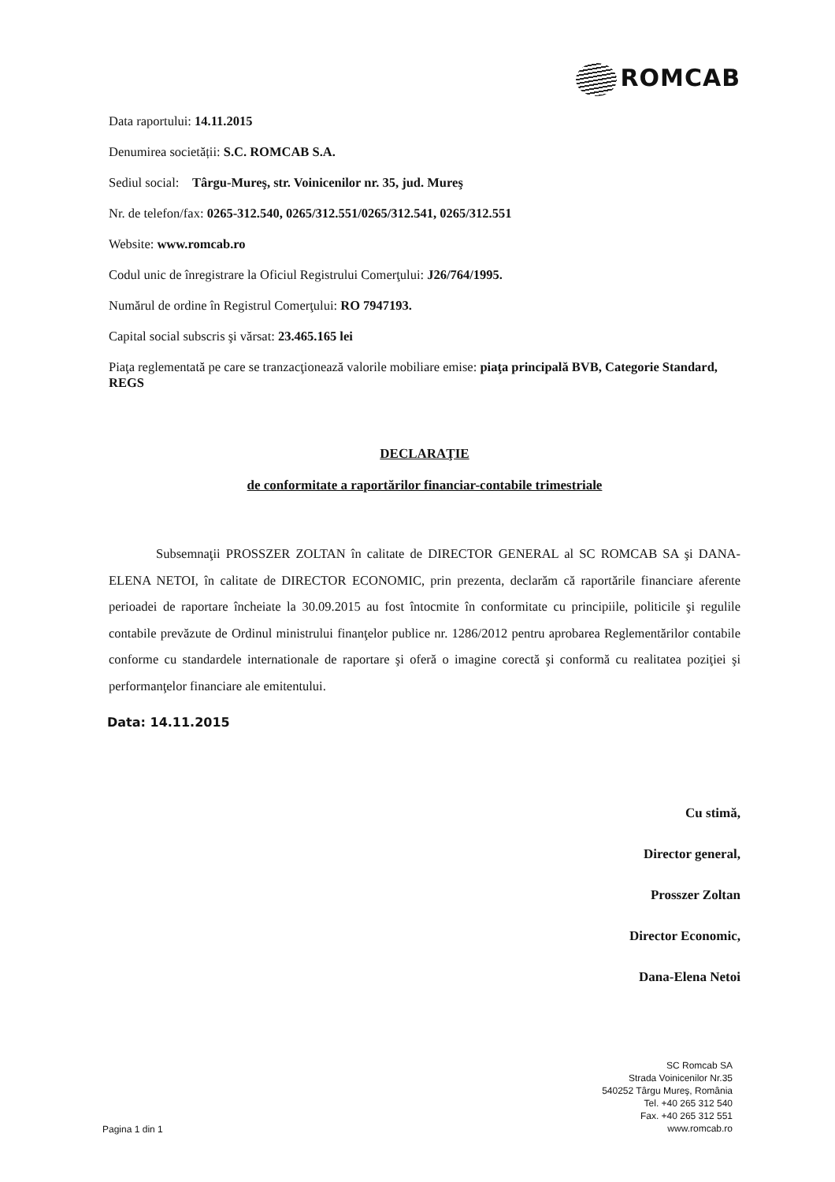ROMCAB
Data raportului: 14.11.2015
Denumirea societății: S.C. ROMCAB S.A.
Sediul social: Târgu-Mureş, str. Voinicenilor nr. 35, jud. Mureş
Nr. de telefon/fax: 0265-312.540, 0265/312.551/0265/312.541, 0265/312.551
Website: www.romcab.ro
Codul unic de înregistrare la Oficiul Registrului Comerţului: J26/764/1995.
Numărul de ordine în Registrul Comerţului: RO 7947193.
Capital social subscris şi vărsat: 23.465.165 lei
Piaţa reglementată pe care se tranzacţionează valorile mobiliare emise: piaţa principală BVB, Categorie Standard, REGS
DECLARAŢIE
de conformitate a raportărilor financiar-contabile trimestriale
Subsemnaţii PROSSZER ZOLTAN în calitate de DIRECTOR GENERAL al SC ROMCAB SA şi DANA-ELENA NETOI, în calitate de DIRECTOR ECONOMIC, prin prezenta, declarăm că raportările financiare aferente perioadei de raportare încheiate la 30.09.2015 au fost întocmite în conformitate cu principiile, politicile şi regulile contabile prevăzute de Ordinul ministrului finanţelor publice nr. 1286/2012 pentru aprobarea Reglementărilor contabile conforme cu standardele internationale de raportare şi oferă o imagine corectă şi conformă cu realitatea poziţiei şi performanţelor financiare ale emitentului.
Data: 14.11.2015
Cu stimă,
Director general,
Prosszer Zoltan
Director Economic,
Dana-Elena Netoi
Pagina 1 din 1
SC Romcab SA
Strada Voinicenilor Nr.35
540252 Târgu Mureş, România
Tel. +40 265 312 540
Fax. +40 265 312 551
www.romcab.ro